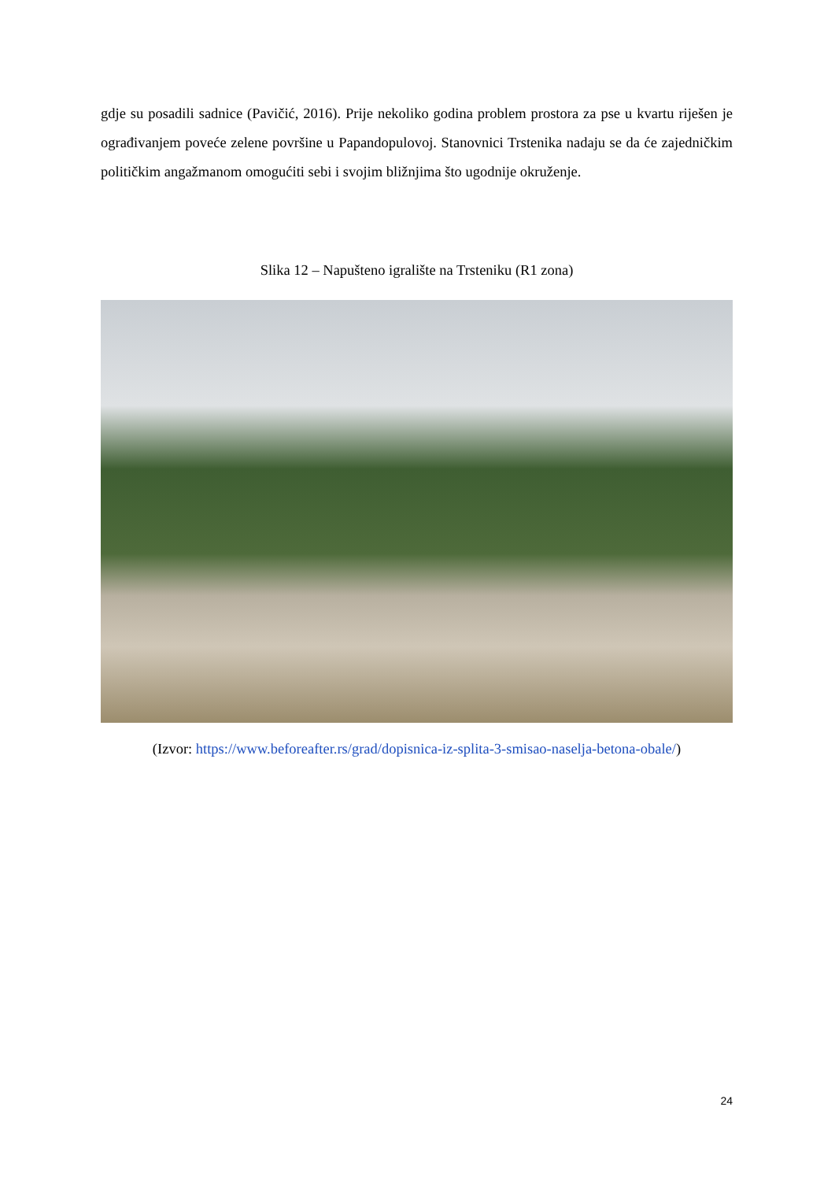gdje su posadili sadnice (Pavičić, 2016). Prije nekoliko godina problem prostora za pse u kvartu riješen je ograđivanjem poveće zelene površine u Papandopulovoj. Stanovnici Trstenika nadaju se da će zajedničkim političkim angažmanom omogućiti sebi i svojim bližnjima što ugodnije okruženje.
Slika 12 – Napušteno igralište na Trsteniku (R1 zona)
(Izvor: https://www.beforeafter.rs/grad/dopisnica-iz-splita-3-smisao-naselja-betona-obale/)
24